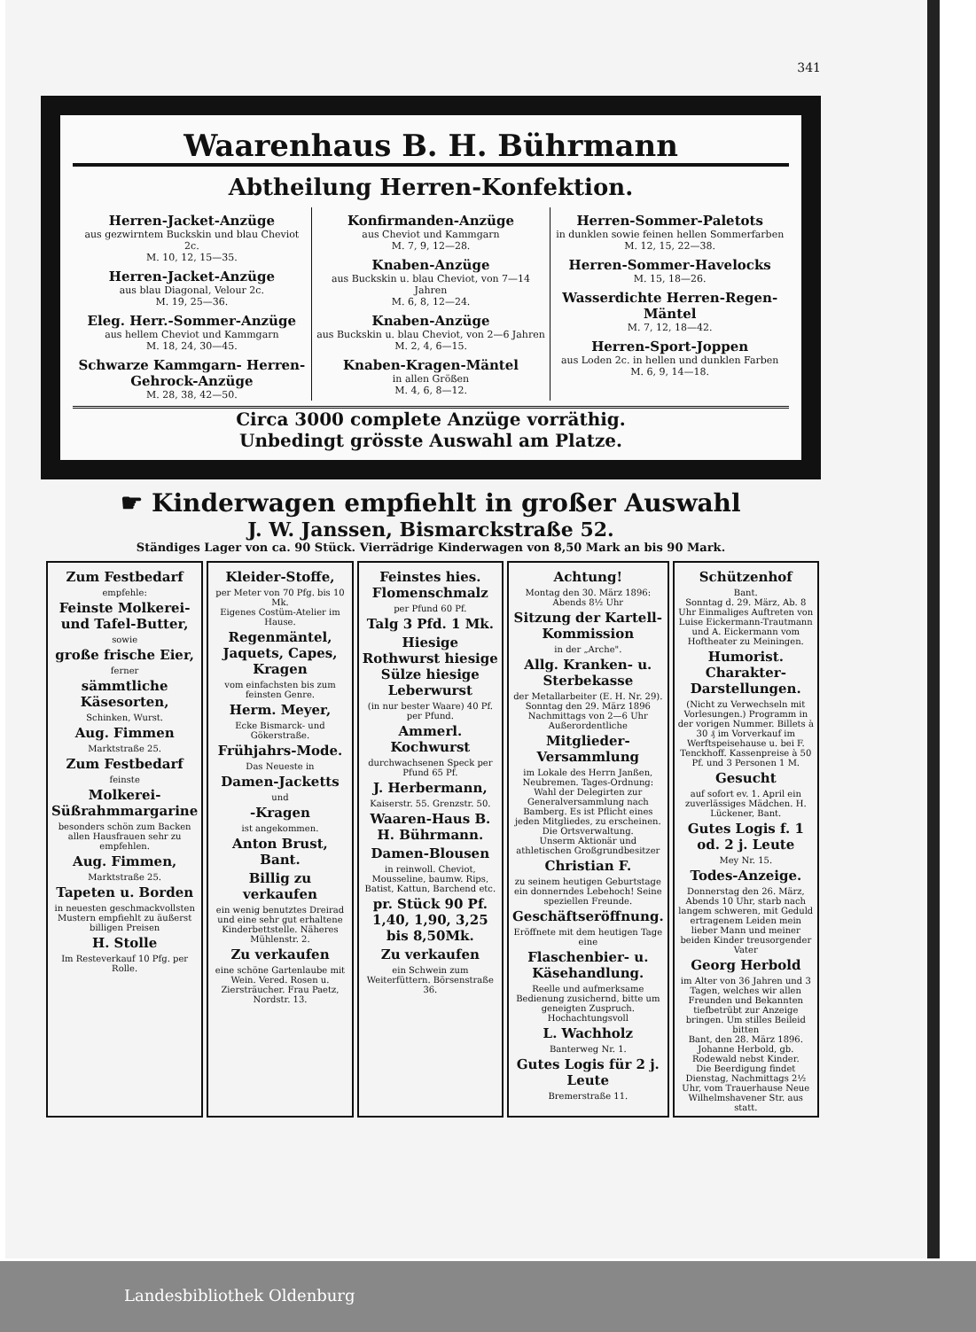341
Waarenhaus B. H. Bührmann
Abtheilung Herren-Konfektion.
Herren-Jacket-Anzüge
aus gezwirntem Buckskin und blau Cheviot 2c.
M. 10, 12, 15—35.
Herren-Jacket-Anzüge
aus blau Diagonal, Velour 2c.
M. 19, 25—36.
Eleg. Herr.-Sommer-Anzüge
aus hellem Cheviot und Kammgarn
M. 18, 24, 30—45.
Schwarze Kammgarn- Herren-Gehrock-Anzüge
M. 28, 38, 42—50.
Konfirmanden-Anzüge
aus Cheviot und Kammgarn
M. 7, 9, 12—28.
Knaben-Anzüge
aus Buckskin u. blau Cheviot, von 7—14 Jahren
M. 6, 8, 12—24.
Knaben-Anzüge
aus Buckskin u. blau Cheviot, von 2—6 Jahren
M. 2, 4, 6—15.
Knaben-Kragen-Mäntel
in allen Größen
M. 4, 6, 8—12.
Herren-Sommer-Paletots
in dunklen sowie feinen hellen Sommerfarben
M. 12, 15, 22—38.
Herren-Sommer-Havelocks
M. 15, 18—26.
Wasserdichte Herren-Regen-Mäntel
M. 7, 12, 18—42.
Herren-Sport-Joppen
aus Loden 2c. in hellen und dunklen Farben
M. 6, 9, 14—18.
Circa 3000 complete Anzüge vorräthig.
Unbedingt grösste Auswahl am Platze.
☛ Kinderwagen empfiehlt in großer Auswahl
J. W. Janssen, Bismarckstraße 52.
Ständiges Lager von ca. 90 Stück. Vierrädrige Kinderwagen von 8,50 Mark an bis 90 Mark.
Zum Festbedarf
empfehle:
Feinste Molkerei- und Tafel-Butter,
sowie
große frische Eier,
ferner
sämmtliche Käsesorten,
Schinken, Wurst.
Aug. Fimmen
Marktstraße 25.
Zum Festbedarf
feinste
Molkerei-Süßrahmmargarine
besonders schön zum Backen allen Hausfrauen sehr zu empfehlen.
Aug. Fimmen,
Marktstraße 25.
Tapeten u. Borden
in neuesten geschmackvollsten Mustern empfiehlt zu äußerst billigen Preisen
H. Stolle
Im Resteverkauf 10 Pfg. per Rolle.
Kleider-Stoffe,
per Meter von 70 Pfg. bis 10 Mk.
Eigenes Costüm-Atelier im Hause.
Regenmäntel, Jaquets, Capes, Kragen
vom einfachsten bis zum feinsten Genre.
Herm. Meyer,
Ecke Bismarck- und Gökerstraße.
Frühjahrs-Mode.
Das Neueste in
Damen-Jacketts
und
-Kragen
ist angekommen.
Anton Brust, Bant.
Billig zu verkaufen
ein wenig benutztes Dreirad und eine sehr gut erhaltene Kinderbettstelle. Näheres Mühlenstr. 2.
Zu verkaufen
eine schöne Gartenlaube mit Wein. Vered. Rosen u. Ziersträucher. Frau Paetz, Nordstr. 13.
Feinstes hies. Flomenschmalz
per Pfund 60 Pf.
Talg 3 Pfd. 1 Mk.
Hiesige Rothwurst hiesige Sülze hiesige Leberwurst
(in nur bester Waare) 40 Pf. per Pfund.
Ammerl. Kochwurst
durchwachsenen Speck per Pfund 65 Pf.
J. Herbermann,
Kaiserstr. 55. Grenzstr. 50.
Waaren-Haus B. H. Bührmann.
Damen-Blousen
in reinwoll. Cheviot, Mousseline, baumw. Rips, Batist, Kattun, Barchend etc.
pr. Stück 90 Pf. 1,40, 1,90, 3,25 bis 8,50Mk.
Zu verkaufen
ein Schwein zum Weiterfüttern. Börsenstraße 36.
Achtung!
Montag den 30. März 1896: Abends 8½ Uhr
Sitzung der Kartell-Kommission
in der „Arche".
Allg. Kranken- u. Sterbekasse
der Metallarbeiter (E. H. Nr. 29).
Sonntag den 29. März 1896 Nachmittags von 2—6 Uhr Außerordentliche
Mitglieder-Versammlung
im Lokale des Herrn Janßen, Neubremen. Tages-Ordnung: Wahl der Delegirten zur Generalversammlung nach Bamberg. Es ist Pflicht eines jeden Mitgliedes, zu erscheinen. Die Ortsverwaltung.
Unserm Aktionär und athletischen Großgrundbesitzer
Christian F.
zu seinem heutigen Geburtstage ein donnerndes Lebehoch! Seine speziellen Freunde.
Geschäftseröffnung.
Eröffnete mit dem heutigen Tage eine
Flaschenbier- u. Käsehandlung.
Reelle und aufmerksame Bedienung zusichernd, bitte um geneigten Zuspruch. Hochachtungsvoll
L. Wachholz
Banterweg Nr. 1.
Gutes Logis für 2 j. Leute
Bremerstraße 11.
Schützenhof
Bant.
Sonntag d. 29. März, Ab. 8 Uhr Einmaliges Auftreten von Luise Eickermann-Trautmann und A. Eickermann vom Hoftheater zu Meiningen.
Humorist. Charakter-Darstellungen.
(Nicht zu Verwechseln mit Vorlesungen.) Programm in der vorigen Nummer. Billets à 30 ₰ im Vorverkauf im Werftspeisehause u. bei F. Tenckhoff. Kassenpreise à 50 Pf. und 3 Personen 1 M.
Gesucht
auf sofort ev. 1. April ein zuverlässiges Mädchen. H. Lückener, Bant.
Gutes Logis f. 1 od. 2 j. Leute
Mey Nr. 15.
Todes-Anzeige.
Donnerstag den 26. März, Abends 10 Uhr, starb nach langem schweren, mit Geduld ertragenem Leiden mein lieber Mann und meiner beiden Kinder treusorgender Vater
Georg Herbold
im Alter von 36 Jahren und 3 Tagen, welches wir allen Freunden und Bekannten tiefbetrübt zur Anzeige bringen. Um stilles Beileid bitten
Bant, den 28. März 1896.
Johanne Herbold, gb. Rodewald nebst Kinder.
Die Beerdigung findet Dienstag, Nachmittags 2½ Uhr, vom Trauerhause Neue Wilhelmshavener Str. aus statt.
Landesbibliothek Oldenburg